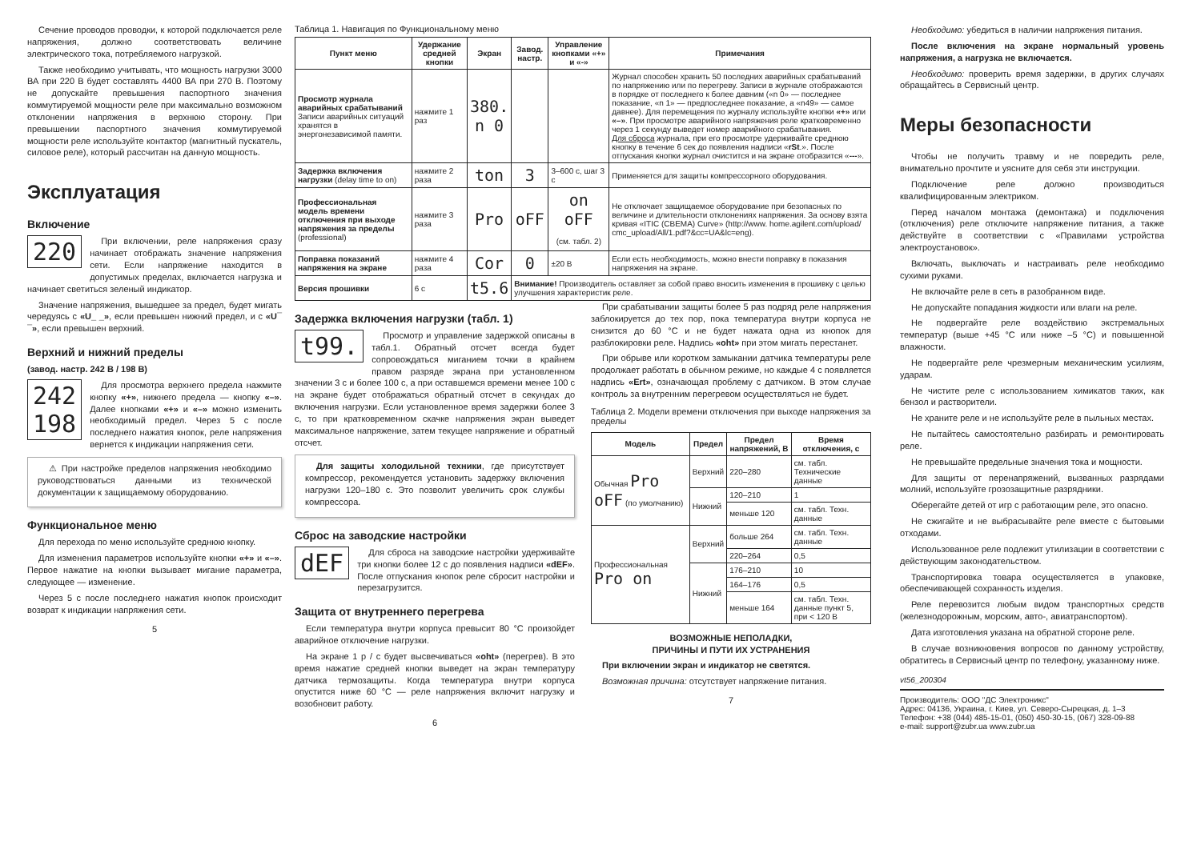Сечение проводов проводки, к которой подключается реле напряжения, должно соответствовать величине электрического тока, потребляемого нагрузкой.
Также необходимо учитывать, что мощность нагрузки 3000 ВА при 220 В будет составлять 4400 ВА при 270 В. Поэтому не допускайте превышения паспортного значения коммутируемой мощности реле при максимально возможном отклонении напряжения в верхнюю сторону. При превышении паспортного значения коммутируемой мощности реле используйте контактор (магнитный пускатель, силовое реле), который рассчитан на данную мощность.
Эксплуатация
Включение
220
При включении, реле напряжения сразу начинает отображать значение напряжения сети. Если напряжение находится в допустимых пределах, включается нагрузка и начинает светиться зеленый индикатор.
Значение напряжения, вышедшее за предел, будет мигать чередуясь с «U_ _», если превышен нижний предел, и с «U¯ ¯», если превышен верхний.
Верхний и нижний пределы
(завод. настр. 242 В / 198 В)
242
198
Для просмотра верхнего предела нажмите кнопку «+», нижнего предела — кнопку «–». Далее кнопками «+» и «–» можно изменить необходимый предел. Через 5 с после последнего нажатия кнопок, реле напряжения вернется к индикации напряжения сети.
⚠ При настройке пределов напряжения необходимо руководствоваться данными из технической документации к защищаемому оборудованию.
Функциональное меню
Для перехода по меню используйте среднюю кнопку.
Для изменения параметров используйте кнопки «+» и «–». Первое нажатие на кнопки вызывает мигание параметра, следующее — изменение.
Через 5 с после последнего нажатия кнопок происходит возврат к индикации напряжения сети.
5
Таблица 1. Навигация по Функциональному меню
| Пункт меню | Удержание средней кнопки | Экран | Завод. настр. | Управление кнопками «+» и «-» | Примечания |
| --- | --- | --- | --- | --- | --- |
| Просмотр журнала аварийных срабатываний Записи аварийных ситуаций хранятся в энергонезависимой памяти. | нажмите 1 раз | 380. n 0 | | | Журнал способен хранить 50 последних аварийных срабатываний по напряжению или по перегреву. Записи в журнале отображаются в порядке от последнего к более давним («n 0» — последнее показание, «n 1» — предпоследнее показание, а «n49» — самое давнее). Для перемещения по журналу используйте кнопки «+» или «–» . При просмотре аварийного напряжения реле кратковременно через 1 секунду выведет номер аварийного срабатывания. Для сброса журнала, при его просмотре удерживайте среднюю кнопку в течение 6 сек до появления надписи « rSt .». После отпускания кнопки журнал очистится и на экране отобразится « --- ». |
| Задержка включения нагрузки (delay time to on) | нажмите 2 раза | ton | 3 | 3–600 с, шаг 3 с | Применяется для защиты компрессорного оборудования. |
| Профессиональная модель времени отключения при выходе напряжения за пределы (professional) | нажмите 3 раза | Pro | oFF | on oFF (см. табл. 2) | Не отключает защищаемое оборудование при безопасных по величине и длительности отклонениях напряжения. За основу взята кривая «ITIC (CBEMA) Curve» (http://www. home.agilent.com/upload/ cmc_upload/All/1.pdf?&cc=UA&lc=eng). |
| Поправка показаний напряжения на экране | нажмите 4 раза | Cor | 0 | ±20 В | Если есть необходимость, можно внести поправку в показания напряжения на экране. |
| Версия прошивки | 6 с | t5.6 | Внимание! Производитель оставляет за собой право вносить изменения в прошивку с целью улучшения характеристик реле. | | |
Задержка включения нагрузки (табл. 1)
t99.
Просмотр и управление задержкой описаны в табл.1. Обратный отсчет всегда будет сопровождаться миганием точки в крайнем правом разряде экрана при установленном значении 3 с и более 100 с, а при оставшемся времени менее 100 с на экране будет отображаться обратный отсчет в секундах до включения нагрузки. Если установленное время задержки более 3 с, то при кратковременном скачке напряжения экран выведет максимальное напряжение, затем текущее напряжение и обратный отсчет.
Для защиты холодильной техники, где присутствует компрессор, рекомендуется установить задержку включения нагрузки 120–180 с. Это позволит увеличить срок службы компрессора.
Сброс на заводские настройки
dEF
Для сброса на заводские настройки удерживайте три кнопки более 12 с до появления надписи «dEF». После отпускания кнопок реле сбросит настройки и перезагрузится.
Защита от внутреннего перегрева
Если температура внутри корпуса превысит 80 °С произойдет аварийное отключение нагрузки.
На экране 1 р / с будет высвечиваться «oht» (перегрев). В это время нажатие средней кнопки выведет на экран температуру датчика термозащиты. Когда температура внутри корпуса опустится ниже 60 °С — реле напряжения включит нагрузку и возобновит работу.
6
При срабатывании защиты более 5 раз подряд реле напряжения заблокируется до тех пор, пока температура внутри корпуса не снизится до 60 °С и не будет нажата одна из кнопок для разблокировки реле. Надпись «oht» при этом мигать перестанет.
При обрыве или коротком замыкании датчика температуры реле продолжает работать в обычном режиме, но каждые 4 с появляется надпись «Ert», означающая проблему с датчиком. В этом случае контроль за внутренним перегревом осуществляться не будет.
Таблица 2. Модели времени отключения при выходе напряжения за пределы
| Модель | Предел | Предел напряжений, В | Время отключения, с |
| --- | --- | --- | --- |
| Обычная Pro oFF (по умолчанию) | Верхний | 220–280 | см. табл. Технические данные |
| | Нижний | 120–210 | 1 |
| | | меньше 120 | см. табл. Техн. данные |
| Профессиональная Pro on | Верхний | больше 264 | см. табл. Техн. данные |
| | | 220–264 | 0,5 |
| | Нижний | 176–210 | 10 |
| | | 164–176 | 0,5 |
| | | меньше 164 | см. табл. Техн. данные пункт 5, при < 120 В |
ВОЗМОЖНЫЕ НЕПОЛАДКИ,
ПРИЧИНЫ И ПУТИ ИХ УСТРАНЕНИЯ
При включении экран и индикатор не светятся.
Возможная причина: отсутствует напряжение питания.
7
Необходимо: убедиться в наличии напряжения питания.
После включения на экране нормальный уровень напряжения, а нагрузка не включается.
Необходимо: проверить время задержки, в других случаях обращайтесь в Сервисный центр.
Меры безопасности
Чтобы не получить травму и не повредить реле, внимательно прочтите и уясните для себя эти инструкции.
Подключение реле должно производиться квалифицированным электриком.
Перед началом монтажа (демонтажа) и подключения (отключения) реле отключите напряжение питания, а также действуйте в соответствии с «Правилами устройства электроустановок».
Включать, выключать и настраивать реле необходимо сухими руками.
Не включайте реле в сеть в разобранном виде.
Не допускайте попадания жидкости или влаги на реле.
Не подвергайте реле воздействию экстремальных температур (выше +45 °С или ниже –5 °С) и повышенной влажности.
Не подвергайте реле чрезмерным механическим усилиям, ударам.
Не чистите реле с использованием химикатов таких, как бензол и растворители.
Не храните реле и не используйте реле в пыльных местах.
Не пытайтесь самостоятельно разбирать и ремонтировать реле.
Не превышайте предельные значения тока и мощности.
Для защиты от перенапряжений, вызванных разрядами молний, используйте грозозащитные разрядники.
Оберегайте детей от игр с работающим реле, это опасно.
Не сжигайте и не выбрасывайте реле вместе с бытовыми отходами.
Использованное реле подлежит утилизации в соответствии с действующим законодательством.
Транспортировка товара осуществляется в упаковке, обеспечивающей сохранность изделия.
Реле перевозится любым видом транспортных средств (железнодорожным, морским, авто-, авиатранспортом).
Дата изготовления указана на обратной стороне реле.
В случае возникновения вопросов по данному устройству, обратитесь в Сервисный центр по телефону, указанному ниже.
vt56_200304
Производитель: ООО "ДС Электроникс"
Адрес: 04136, Украина, г. Киев, ул. Северо-Сырецкая, д. 1–3
Телефон: +38 (044) 485-15-01, (050) 450-30-15, (067) 328-09-88
e-mail: support@zubr.ua www.zubr.ua